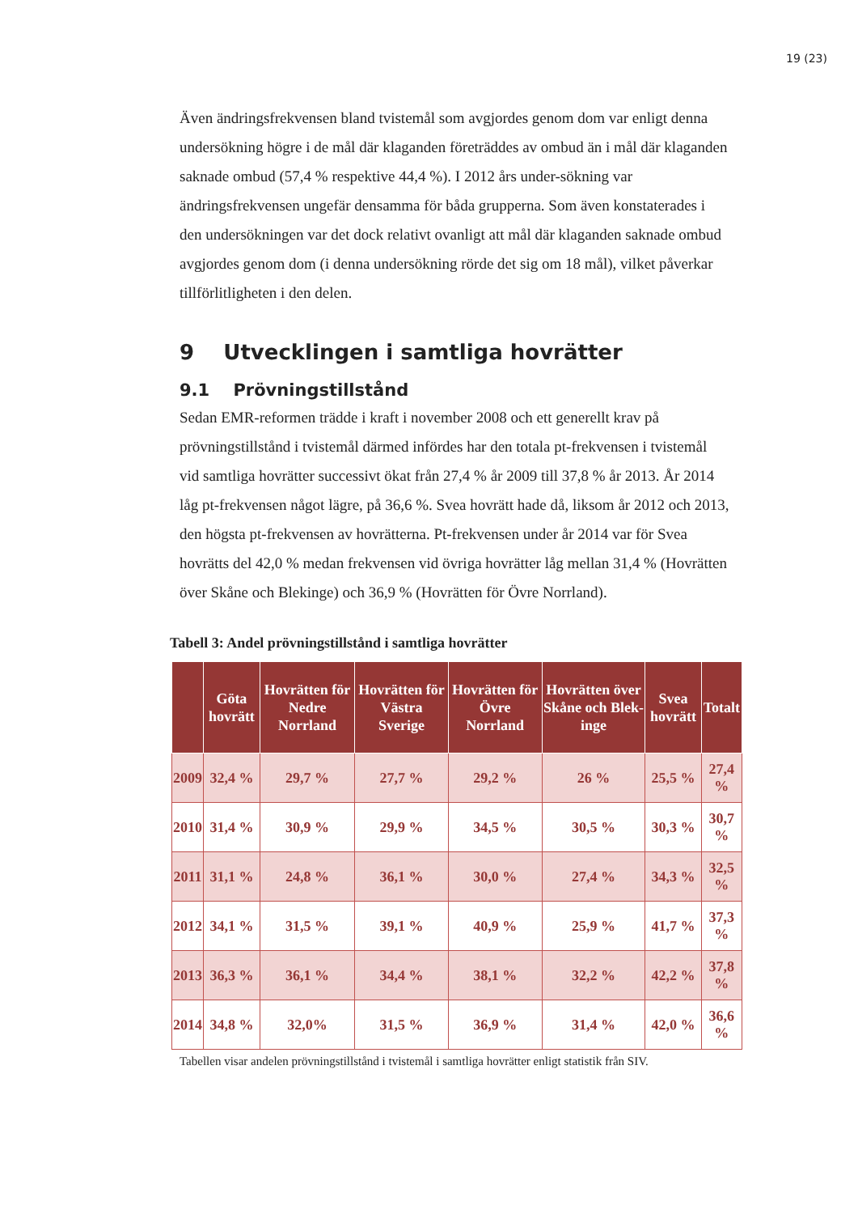19 (23)
Även ändringsfrekvensen bland tvistemål som avgjordes genom dom var enligt denna undersökning högre i de mål där klaganden företräddes av ombud än i mål där klaganden saknade ombud (57,4 % respektive 44,4 %). I 2012 års under-sökning var ändringsfrekvensen ungefär densamma för båda grupperna. Som även konstaterades i den undersökningen var det dock relativt ovanligt att mål där klaganden saknade ombud avgjordes genom dom (i denna undersökning rörde det sig om 18 mål), vilket påverkar tillförlitligheten i den delen.
9 Utvecklingen i samtliga hovrätter
9.1 Prövningstillstånd
Sedan EMR-reformen trädde i kraft i november 2008 och ett generellt krav på prövningstillstånd i tvistemål därmed infördes har den totala pt-frekvensen i tvistemål vid samtliga hovrätter successivt ökat från 27,4 % år 2009 till 37,8 % år 2013. År 2014 låg pt-frekvensen något lägre, på 36,6 %. Svea hovrätt hade då, liksom år 2012 och 2013, den högsta pt-frekvensen av hovrätterna. Pt-frekvensen under år 2014 var för Svea hovrätts del 42,0 % medan frekvensen vid övriga hovrätter låg mellan 31,4 % (Hovrätten över Skåne och Blekinge) och 36,9 % (Hovrätten för Övre Norrland).
Tabell 3: Andel prövningstillstånd i samtliga hovrätter
| | Göta hovrätt | Hovrätten för Nedre Norrland | Hovrätten för Västra Sverige | Hovrätten för Övre Norrland | Hovrätten över Skåne och Blek-inge | Svea hovrätt | Totalt |
| --- | --- | --- | --- | --- | --- | --- | --- |
| 2009 | 32,4 % | 29,7 % | 27,7 % | 29,2 % | 26 % | 25,5 % | 27,4 % |
| 2010 | 31,4 % | 30,9 % | 29,9 % | 34,5 % | 30,5 % | 30,3 % | 30,7 % |
| 2011 | 31,1 % | 24,8 % | 36,1 % | 30,0 % | 27,4 % | 34,3 % | 32,5 % |
| 2012 | 34,1 % | 31,5 % | 39,1 % | 40,9 % | 25,9 % | 41,7 % | 37,3 % |
| 2013 | 36,3 % | 36,1 % | 34,4 % | 38,1 % | 32,2 % | 42,2 % | 37,8 % |
| 2014 | 34,8 % | 32,0% | 31,5 % | 36,9 % | 31,4 % | 42,0 % | 36,6 % |
Tabellen visar andelen prövningstillstånd i tvistemål i samtliga hovrätter enligt statistik från SIV.